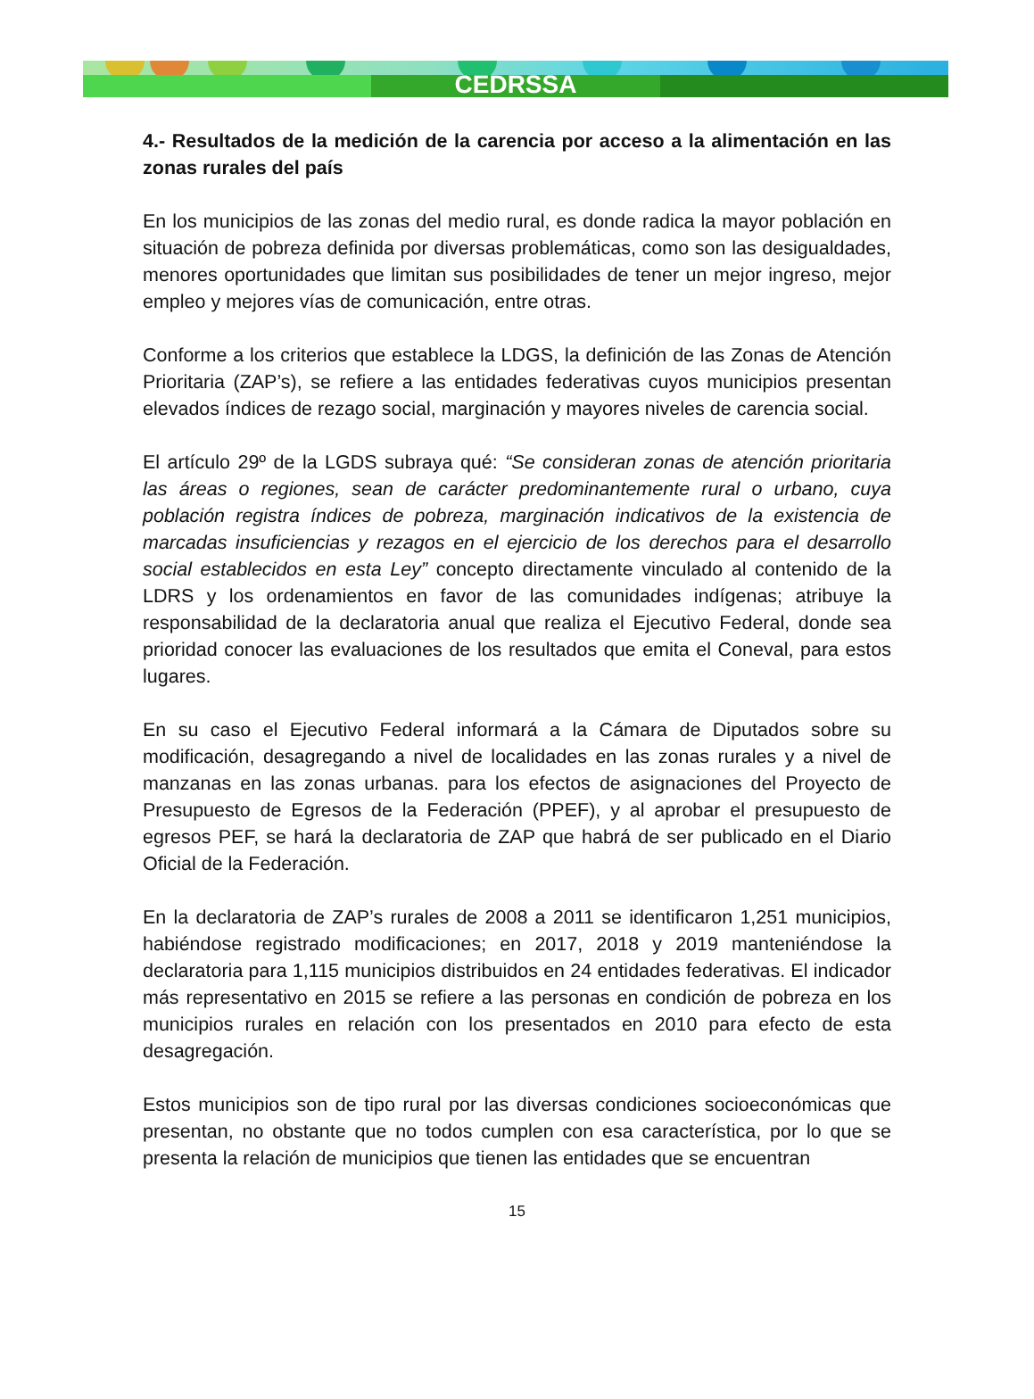CEDRSSA
4.- Resultados de la medición de la carencia por acceso a la alimentación en las zonas rurales del país
En los municipios de las zonas del medio rural, es donde radica la mayor población en situación de pobreza definida por diversas problemáticas, como son las desigualdades, menores oportunidades que limitan sus posibilidades de tener un mejor ingreso, mejor empleo y mejores vías de comunicación, entre otras.
Conforme a los criterios que establece la LDGS, la definición de las Zonas de Atención Prioritaria (ZAP’s), se refiere a las entidades federativas cuyos municipios presentan elevados índices de rezago social, marginación y mayores niveles de carencia social.
El artículo 29º de la LGDS subraya qué: “Se consideran zonas de atención prioritaria las áreas o regiones, sean de carácter predominantemente rural o urbano, cuya población registra índices de pobreza, marginación indicativos de la existencia de marcadas insuficiencias y rezagos en el ejercicio de los derechos para el desarrollo social establecidos en esta Ley” concepto directamente vinculado al contenido de la LDRS y los ordenamientos en favor de las comunidades indígenas; atribuye la responsabilidad de la declaratoria anual que realiza el Ejecutivo Federal, donde sea prioridad conocer las evaluaciones de los resultados que emita el Coneval, para estos lugares.
En su caso el Ejecutivo Federal informará a la Cámara de Diputados sobre su modificación, desagregando a nivel de localidades en las zonas rurales y a nivel de manzanas en las zonas urbanas. para los efectos de asignaciones del Proyecto de Presupuesto de Egresos de la Federación (PPEF), y al aprobar el presupuesto de egresos PEF, se hará la declaratoria de ZAP que habrá de ser publicado en el Diario Oficial de la Federación.
En la declaratoria de ZAP’s rurales de 2008 a 2011 se identificaron 1,251 municipios, habiéndose registrado modificaciones; en 2017, 2018 y 2019 manteniéndose la declaratoria para 1,115 municipios distribuidos en 24 entidades federativas. El indicador más representativo en 2015 se refiere a las personas en condición de pobreza en los municipios rurales en relación con los presentados en 2010 para efecto de esta desagregación.
Estos municipios son de tipo rural por las diversas condiciones socioeconómicas que presentan, no obstante que no todos cumplen con esa característica, por lo que se presenta la relación de municipios que tienen las entidades que se encuentran
15